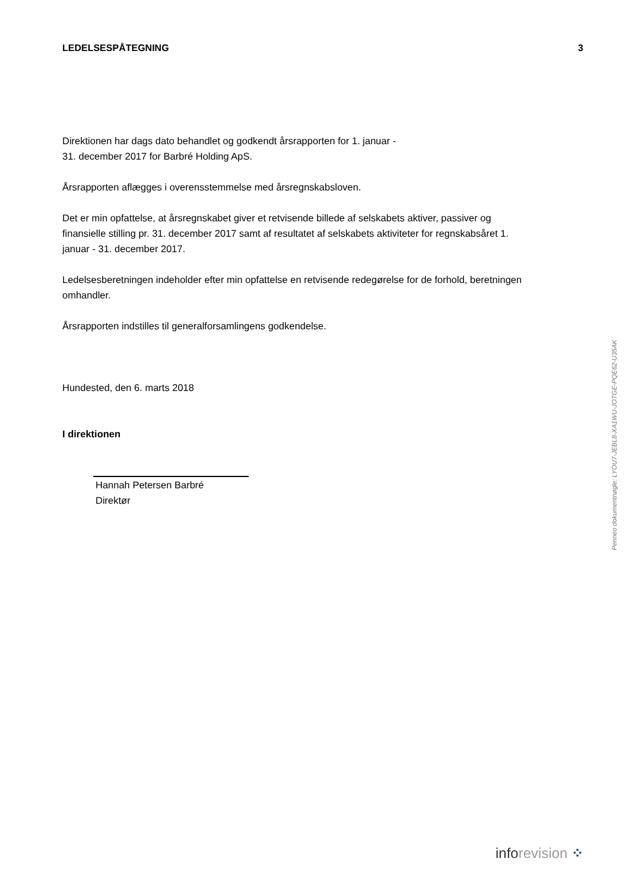LEDELSESPÅTEGNING 3
Direktionen har dags dato behandlet og godkendt årsrapporten for 1. januar -
31. december 2017 for Barbré Holding ApS.
Årsrapporten aflægges i overensstemmelse med årsregnskabsloven.
Det er min opfattelse, at årsregnskabet giver et retvisende billede af selskabets aktiver, passiver og finansielle stilling pr. 31. december 2017 samt af resultatet af selskabets aktiviteter for regnskabsåret 1. januar - 31. december 2017.
Ledelsesberetningen indeholder efter min opfattelse en retvisende redegørelse for de forhold, beretningen omhandler.
Årsrapporten indstilles til generalforsamlingens godkendelse.
Hundested, den 6. marts 2018
I direktionen
Hannah Petersen Barbré
Direktør
Penneo dokumentnøgle: LYOU7-JEBL8-XA1WU-JOTGE-PQE62-U35AK
inforevision ⁘